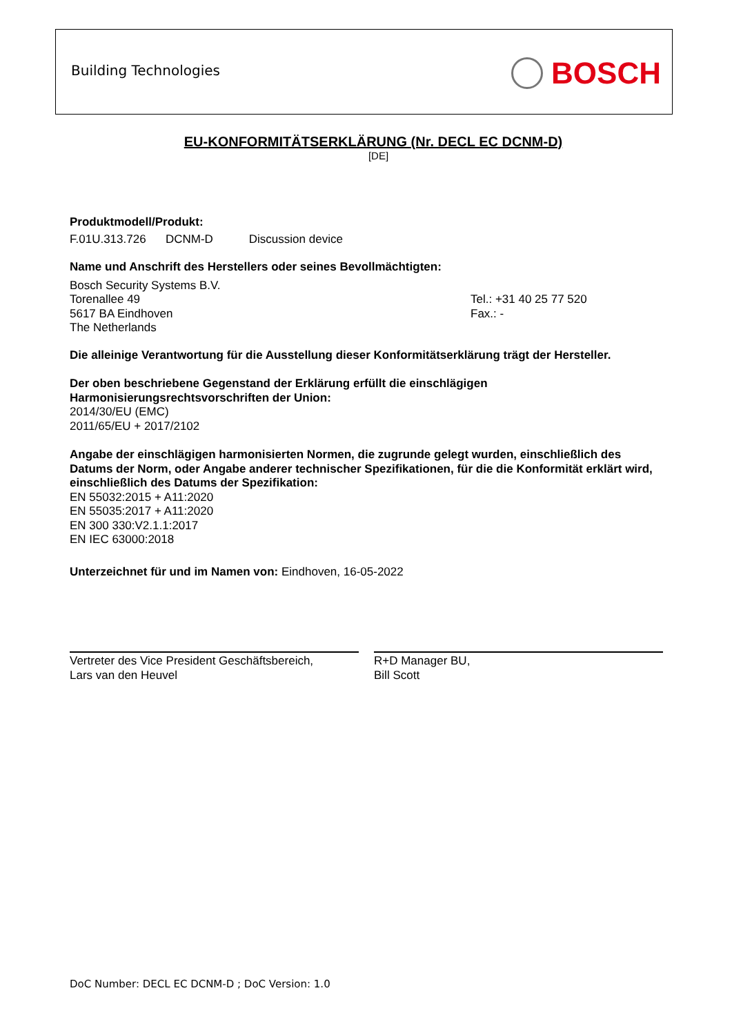Building Technologies BOSCH
EU-KONFORMITÄTSERKLÄRUNG (Nr. DECL EC DCNM-D)
[DE]
Produktmodell/Produkt:
F.01U.313.726 DCNM-D Discussion device
Name und Anschrift des Herstellers oder seines Bevollmächtigten:
Bosch Security Systems B.V.
Torenallee 49
5617 BA Eindhoven
The Netherlands
Tel.: +31 40 25 77 520
Fax.: -
Die alleinige Verantwortung für die Ausstellung dieser Konformitätserklärung trägt der Hersteller.
Der oben beschriebene Gegenstand der Erklärung erfüllt die einschlägigen
Harmonisierungsrechtsvorschriften der Union:
2014/30/EU (EMC)
2011/65/EU + 2017/2102
Angabe der einschlägigen harmonisierten Normen, die zugrunde gelegt wurden, einschließlich des Datums der Norm, oder Angabe anderer technischer Spezifikationen, für die die Konformität erklärt wird, einschließlich des Datums der Spezifikation:
EN 55032:2015 + A11:2020
EN 55035:2017 + A11:2020
EN 300 330:V2.1.1:2017
EN IEC 63000:2018
Unterzeichnet für und im Namen von: Eindhoven, 16-05-2022
Vertreter des Vice President Geschäftsbereich,
Lars van den Heuvel
R+D Manager BU,
Bill Scott
DoC Number: DECL EC DCNM-D ; DoC Version: 1.0